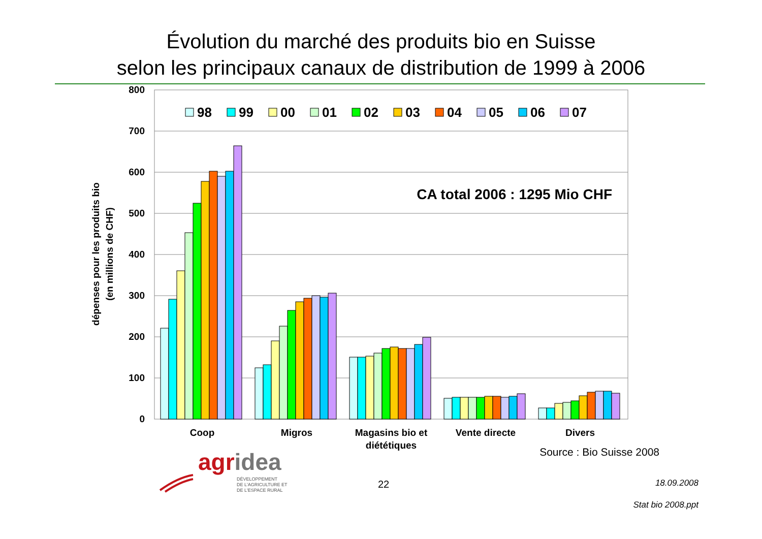Évolution du marché des produits bio en Suisse
selon les principaux canaux de distribution de 1999 à 2006
800
700
600
500
400
300
200
100
0
dépenses pour les produits bio
(en millions de CHF)
98
99
00
01
02
03
04
05
06
07
CA total 2006 : 1295 Mio CHF
Coop
Migros
Magasins bio et
diététiques
Vente directe
Divers
Source : Bio Suisse 2008
agridea
DÉVELOPPEMENT
DE L'AGRICULTURE ET
DE L'ESPACE RURAL
22
18.09.2008
Stat bio 2008.ppt